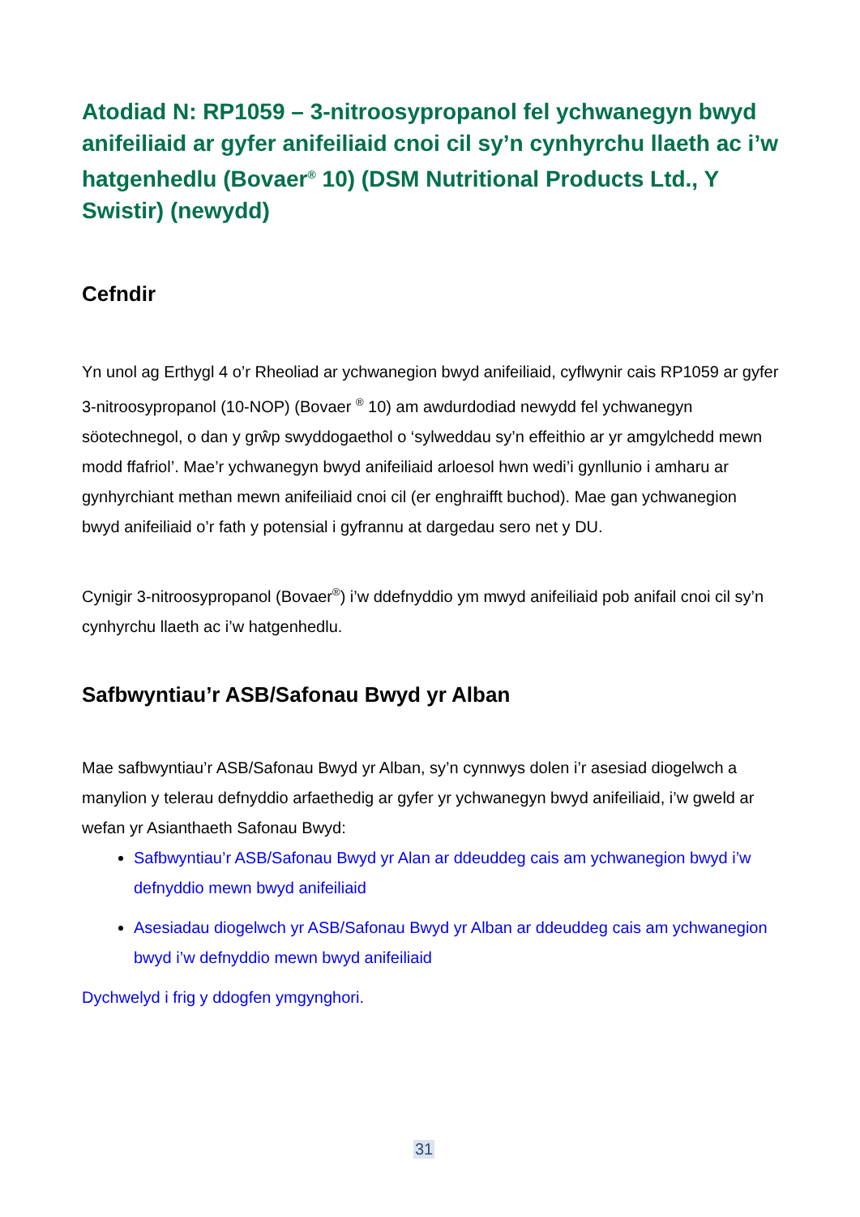Atodiad N: RP1059 – 3-nitroosypropanol fel ychwanegyn bwyd anifeiliaid ar gyfer anifeiliaid cnoi cil sy’n cynhyrchu llaeth ac i’w hatgenhedlu (Bovaer<sup>®</sup> 10) (DSM Nutritional Products Ltd., Y Swistir) (newydd)
Cefndir
Yn unol ag Erthygl 4 o’r Rheoliad ar ychwanegion bwyd anifeiliaid, cyflwynir cais RP1059 ar gyfer 3-nitroosypropanol (10-NOP) (Bovaer <sup>®</sup> 10) am awdurdodiad newydd fel ychwanegyn söotechnegol, o dan y grŵp swyddogaethol o ‘sylweddau sy’n effeithio ar yr amgylchedd mewn modd ffafriol’. Mae’r ychwanegyn bwyd anifeiliaid arloesol hwn wedi’i gynllunio i amharu ar gynhyrchiant methan mewn anifeiliaid cnoi cil (er enghraifft buchod). Mae gan ychwanegion bwyd anifeiliaid o’r fath y potensial i gyfrannu at dargedau sero net y DU.
Cynigir 3-nitroosypropanol (Bovaer<sup>®</sup>) i’w ddefnyddio ym mwyd anifeiliaid pob anifail cnoi cil sy’n cynhyrchu llaeth ac i’w hatgenhedlu.
Safbwyntiau’r ASB/Safonau Bwyd yr Alban
Mae safbwyntiau’r ASB/Safonau Bwyd yr Alban, sy’n cynnwys dolen i’r asesiad diogelwch a manylion y telerau defnyddio arfaethedig ar gyfer yr ychwanegyn bwyd anifeiliaid, i’w gweld ar wefan yr Asianthaeth Safonau Bwyd:
Safbwyntiau’r ASB/Safonau Bwyd yr Alan ar ddeuddeg cais am ychwanegion bwyd i’w defnyddio mewn bwyd anifeiliaid
Asesiadau diogelwch yr ASB/Safonau Bwyd yr Alban ar ddeuddeg cais am ychwanegion bwyd i’w defnyddio mewn bwyd anifeiliaid
Dychwelyd i frig y ddogfen ymgynghori.
31